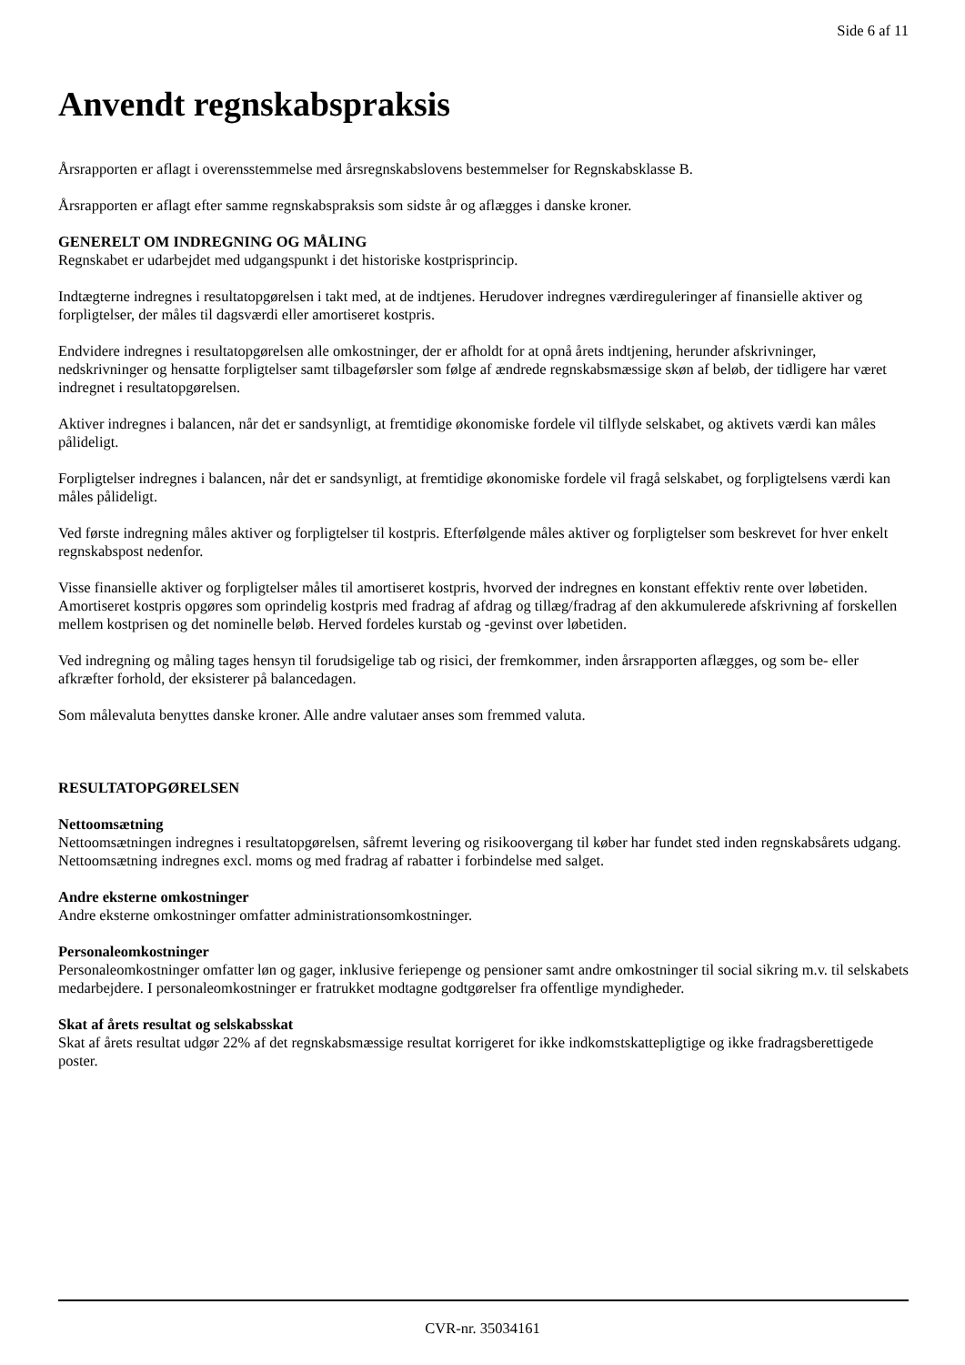Side 6 af 11
Anvendt regnskabspraksis
Årsrapporten er aflagt i overensstemmelse med årsregnskabslovens bestemmelser for Regnskabsklasse B.
Årsrapporten er aflagt efter samme regnskabspraksis som sidste år og aflægges i danske kroner.
GENERELT OM INDREGNING OG MÅLING
Regnskabet er udarbejdet med udgangspunkt i det historiske kostprisprincip.
Indtægterne indregnes i resultatopgørelsen i takt med, at de indtjenes. Herudover indregnes værdireguleringer af finansielle aktiver og forpligtelser, der måles til dagsværdi eller amortiseret kostpris.
Endvidere indregnes i resultatopgørelsen alle omkostninger, der er afholdt for at opnå årets indtjening, herunder afskrivninger, nedskrivninger og hensatte forpligtelser samt tilbageførsler som følge af ændrede regnskabsmæssige skøn af beløb, der tidligere har været indregnet i resultatopgørelsen.
Aktiver indregnes i balancen, når det er sandsynligt, at fremtidige økonomiske fordele vil tilflyde selskabet, og aktivets værdi kan måles pålideligt.
Forpligtelser indregnes i balancen, når det er sandsynligt, at fremtidige økonomiske fordele vil fragå selskabet, og forpligtelsens værdi kan måles pålideligt.
Ved første indregning måles aktiver og forpligtelser til kostpris. Efterfølgende måles aktiver og forpligtelser som beskrevet for hver enkelt regnskabspost nedenfor.
Visse finansielle aktiver og forpligtelser måles til amortiseret kostpris, hvorved der indregnes en konstant effektiv rente over løbetiden. Amortiseret kostpris opgøres som oprindelig kostpris med fradrag af afdrag og tillæg/fradrag af den akkumulerede afskrivning af forskellen mellem kostprisen og det nominelle beløb. Herved fordeles kurstab og -gevinst over løbetiden.
Ved indregning og måling tages hensyn til forudsigelige tab og risici, der fremkommer, inden årsrapporten aflægges, og som be- eller afkræfter forhold, der eksisterer på balancedagen.
Som målevaluta benyttes danske kroner. Alle andre valutaer anses som fremmed valuta.
RESULTATOPGØRELSEN
Nettoomsætning
Nettoomsætningen indregnes i resultatopgørelsen, såfremt levering og risikoovergang til køber har fundet sted inden regnskabsårets udgang. Nettoomsætning indregnes excl. moms og med fradrag af rabatter i forbindelse med salget.
Andre eksterne omkostninger
Andre eksterne omkostninger omfatter administrationsomkostninger.
Personaleomkostninger
Personaleomkostninger omfatter løn og gager, inklusive feriepenge og pensioner samt andre omkostninger til social sikring m.v. til selskabets medarbejdere. I personaleomkostninger er fratrukket modtagne godtgørelser fra offentlige myndigheder.
Skat af årets resultat og selskabsskat
Skat af årets resultat udgør 22% af det regnskabsmæssige resultat korrigeret for ikke indkomstskattepligtige og ikke fradragsberettigede poster.
CVR-nr. 35034161